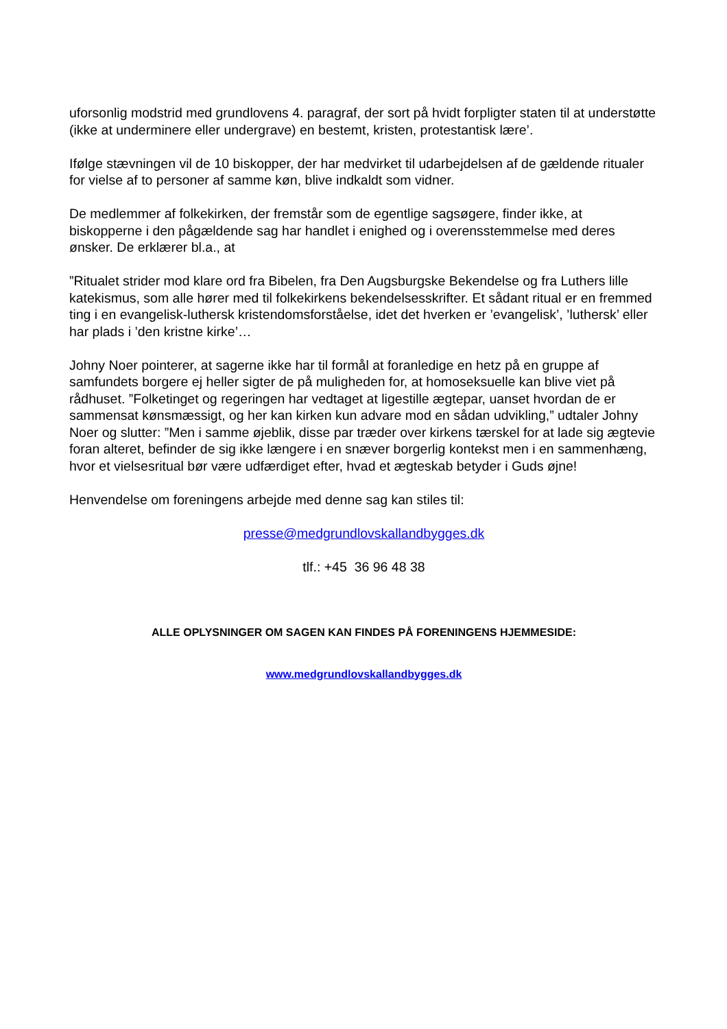uforsonlig modstrid med grundlovens 4. paragraf, der sort på hvidt forpligter staten til at understøtte (ikke at underminere eller undergrave) en bestemt, kristen, protestantisk lære’.
Ifølge stævningen vil de 10 biskopper, der har medvirket til udarbejdelsen af de gældende ritualer for vielse af to personer af samme køn, blive indkaldt som vidner.
De medlemmer af folkekirken, der fremstår som de egentlige sagsøgere, finder ikke, at biskopperne i den pågældende sag har handlet i enighed og i overensstemmelse med deres ønsker. De erklærer bl.a., at
”Ritualet strider mod klare ord fra Bibelen, fra Den Augsburgske Bekendelse og fra Luthers lille katekismus, som alle hører med til folkekirkens bekendelsesskrifter. Et sådant ritual er en fremmed ting i en evangelisk-luthersk kristendomsforståelse, idet det hverken er ’evangelisk’, ’luthersk’ eller har plads i ’den kristne kirke’…
Johny Noer pointerer, at sagerne ikke har til formål at foranledige en hetz på en gruppe af samfundets borgere ej heller sigter de på muligheden for, at homoseksuelle kan blive viet på rådhuset. ”Folketinget og regeringen har vedtaget at ligestille ægtepar, uanset hvordan de er sammensat kønsmæssigt, og her kan kirken kun advare mod en sådan udvikling,” udtaler Johny Noer og slutter: ”Men i samme øjeblik, disse par træder over kirkens tærskel for at lade sig ægtevie foran alteret, befinder de sig ikke længere i en snæver borgerlig kontekst men i en sammenhæng, hvor et vielsesritual bør være udfærdiget efter, hvad et ægteskab betyder i Guds øjne!
Henvendelse om foreningens arbejde med denne sag kan stiles til:
presse@medgrundlovskallandbygges.dk
tlf.: +45 36 96 48 38
ALLE OPLYSNINGER OM SAGEN KAN FINDES PÅ FORENINGENS HJEMMESIDE:
www.medgrundlovskallandbygges.dk